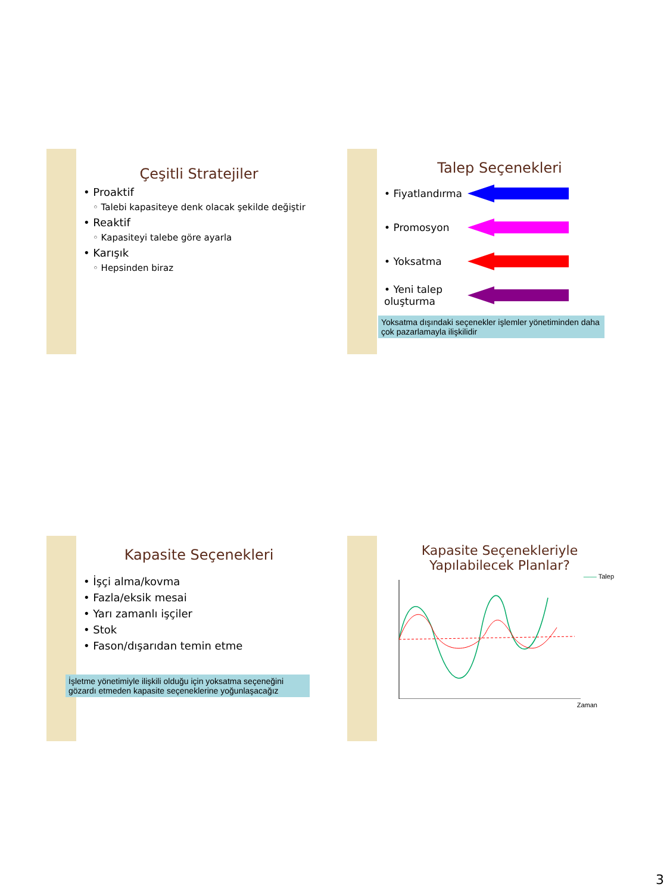Çeşitli Stratejiler
• Proaktif
◦ Talebi kapasiteye denk olacak şekilde değiştir
• Reaktif
◦ Kapasiteyi talebe göre ayarla
• Karışık
◦ Hepsinden biraz
Talep Seçenekleri
• Fiyatlandırma
• Promosyon
• Yoksatma
• Yeni talep oluşturma
Yoksatma dışındaki seçenekler işlemler yönetiminden daha çok pazarlamayla ilişkilidir
Kapasite Seçenekleri
• İşçi alma/kovma
• Fazla/eksik mesai
• Yarı zamanlı işçiler
• Stok
• Fason/dışarıdan temin etme
İşletme yönetimiyle ilişkili olduğu için yoksatma seçeneğini gözardı etmeden kapasite seçeneklerine yoğunlaşacağız
Kapasite Seçenekleriyle Yapılabilecek Planlar?
—— Talep
Zaman
3